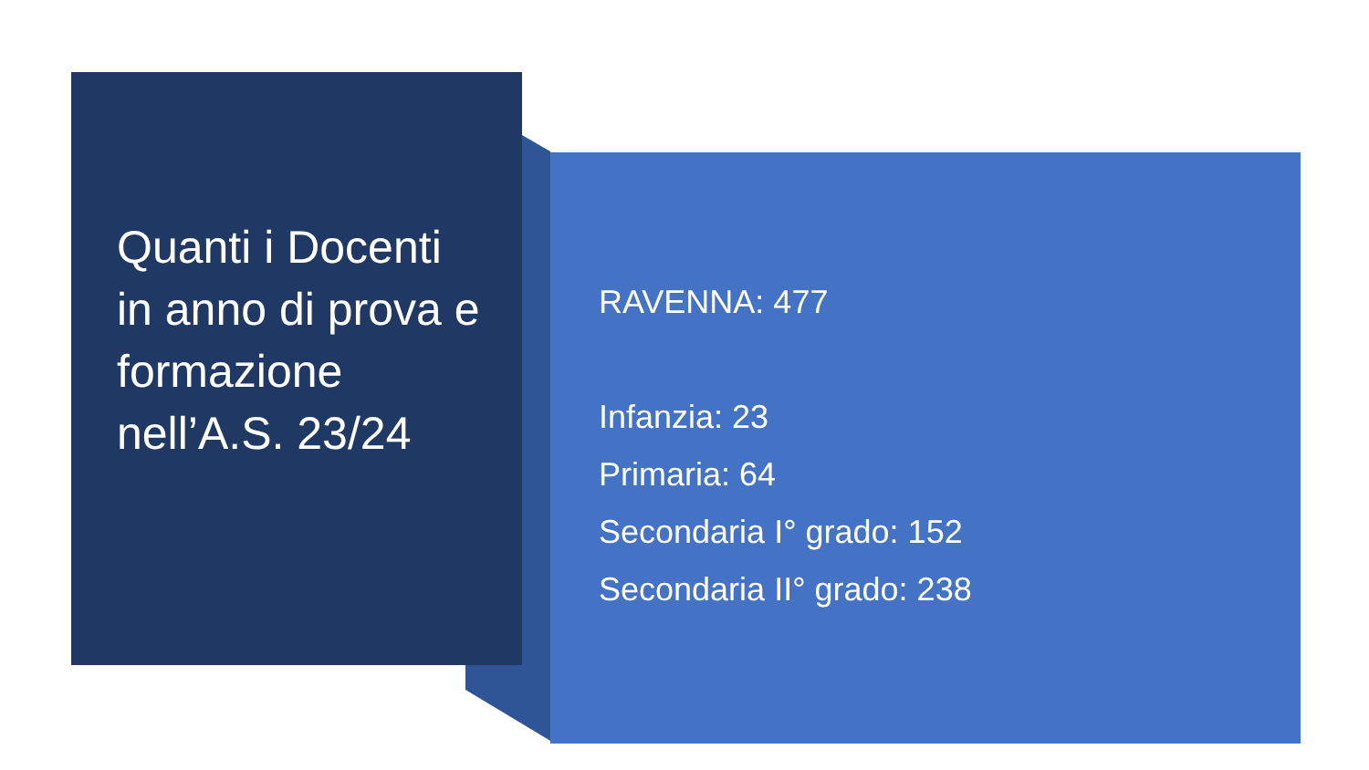Quanti i Docenti in anno di prova e formazione nell’A.S. 23/24
RAVENNA: 477
Infanzia: 23
Primaria: 64
Secondaria I° grado: 152
Secondaria II° grado: 238